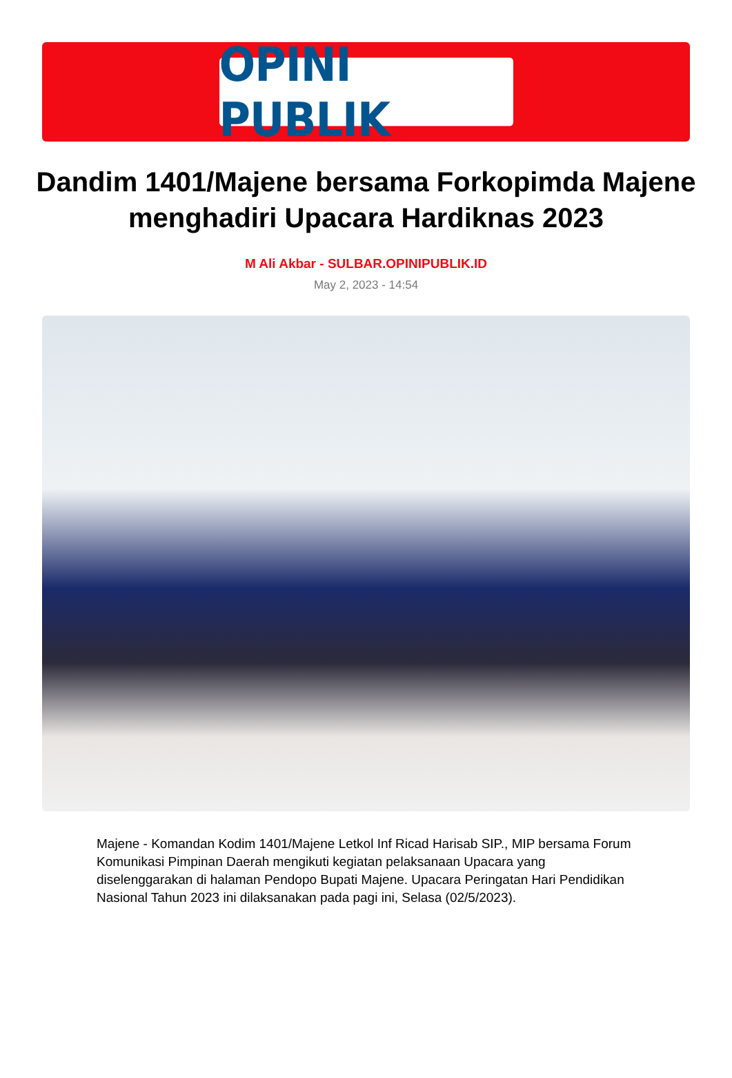OPINI PUBLIK
Dandim 1401/Majene bersama Forkopimda Majene menghadiri Upacara Hardiknas 2023
M Ali Akbar - SULBAR.OPINIPUBLIK.ID
May 2, 2023 - 14:54
Majene - Komandan Kodim 1401/Majene Letkol Inf Ricad Harisab SIP., MIP bersama Forum Komunikasi Pimpinan Daerah mengikuti kegiatan pelaksanaan Upacara yang diselenggarakan di halaman Pendopo Bupati Majene. Upacara Peringatan Hari Pendidikan Nasional Tahun 2023 ini dilaksanakan pada pagi ini, Selasa (02/5/2023).